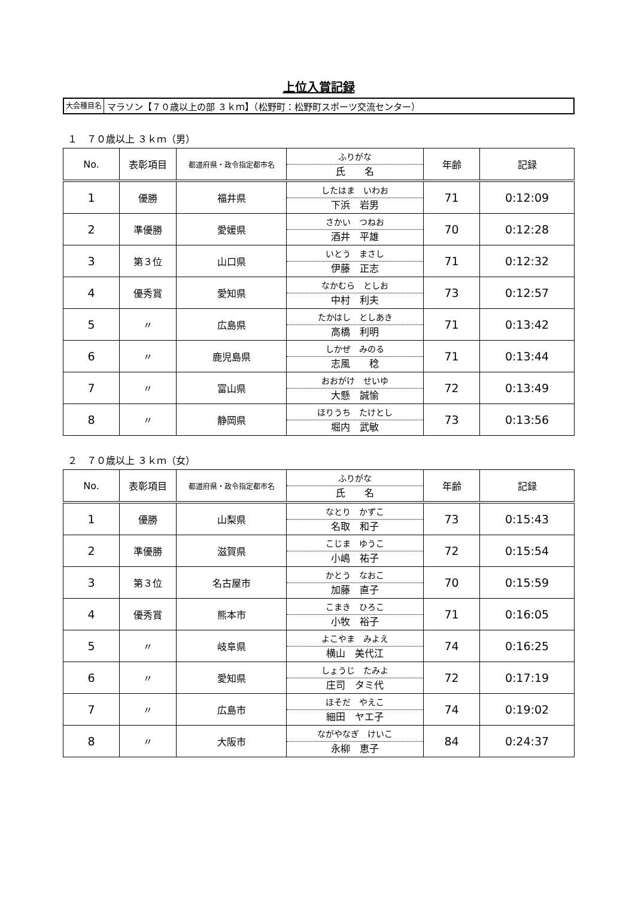上位入賞記録
大会種目名 マラソン【７０歳以上の部 ３ｋｍ】（松野町：松野町スポーツ交流センター）
１　７０歳以上 ３ｋｍ（男）
| No. | 表彰項目 | 都道府県・政令指定都市名 | ふりがな 氏 名 | 年齢 | 記録 |
| --- | --- | --- | --- | --- | --- |
| 1 | 優勝 | 福井県 | したはま いわお 下浜 岩男 | 71 | 0:12:09 |
| 2 | 準優勝 | 愛媛県 | さかい つねお 酒井 平雄 | 70 | 0:12:28 |
| 3 | 第３位 | 山口県 | いとう まさし 伊藤 正志 | 71 | 0:12:32 |
| 4 | 優秀賞 | 愛知県 | なかむら としお 中村 利夫 | 73 | 0:12:57 |
| 5 | 〃 | 広島県 | たかはし としあき 高橋 利明 | 71 | 0:13:42 |
| 6 | 〃 | 鹿児島県 | しかぜ みのる 志風 稔 | 71 | 0:13:44 |
| 7 | 〃 | 富山県 | おおがけ せいゆ 大懸 誠愉 | 72 | 0:13:49 |
| 8 | 〃 | 静岡県 | ほりうち たけとし 堀内 武敏 | 73 | 0:13:56 |
２　７０歳以上 ３ｋｍ（女）
| No. | 表彰項目 | 都道府県・政令指定都市名 | ふりがな 氏 名 | 年齢 | 記録 |
| --- | --- | --- | --- | --- | --- |
| 1 | 優勝 | 山梨県 | なとり かずこ 名取 和子 | 73 | 0:15:43 |
| 2 | 準優勝 | 滋賀県 | こじま ゆうこ 小嶋 祐子 | 72 | 0:15:54 |
| 3 | 第３位 | 名古屋市 | かとう なおこ 加藤 直子 | 70 | 0:15:59 |
| 4 | 優秀賞 | 熊本市 | こまき ひろこ 小牧 裕子 | 71 | 0:16:05 |
| 5 | 〃 | 岐阜県 | よこやま みよえ 横山 美代江 | 74 | 0:16:25 |
| 6 | 〃 | 愛知県 | しょうじ たみよ 庄司 タミ代 | 72 | 0:17:19 |
| 7 | 〃 | 広島市 | ほそだ やえこ 細田 ヤエ子 | 74 | 0:19:02 |
| 8 | 〃 | 大阪市 | ながやなぎ けいこ 永柳 恵子 | 84 | 0:24:37 |